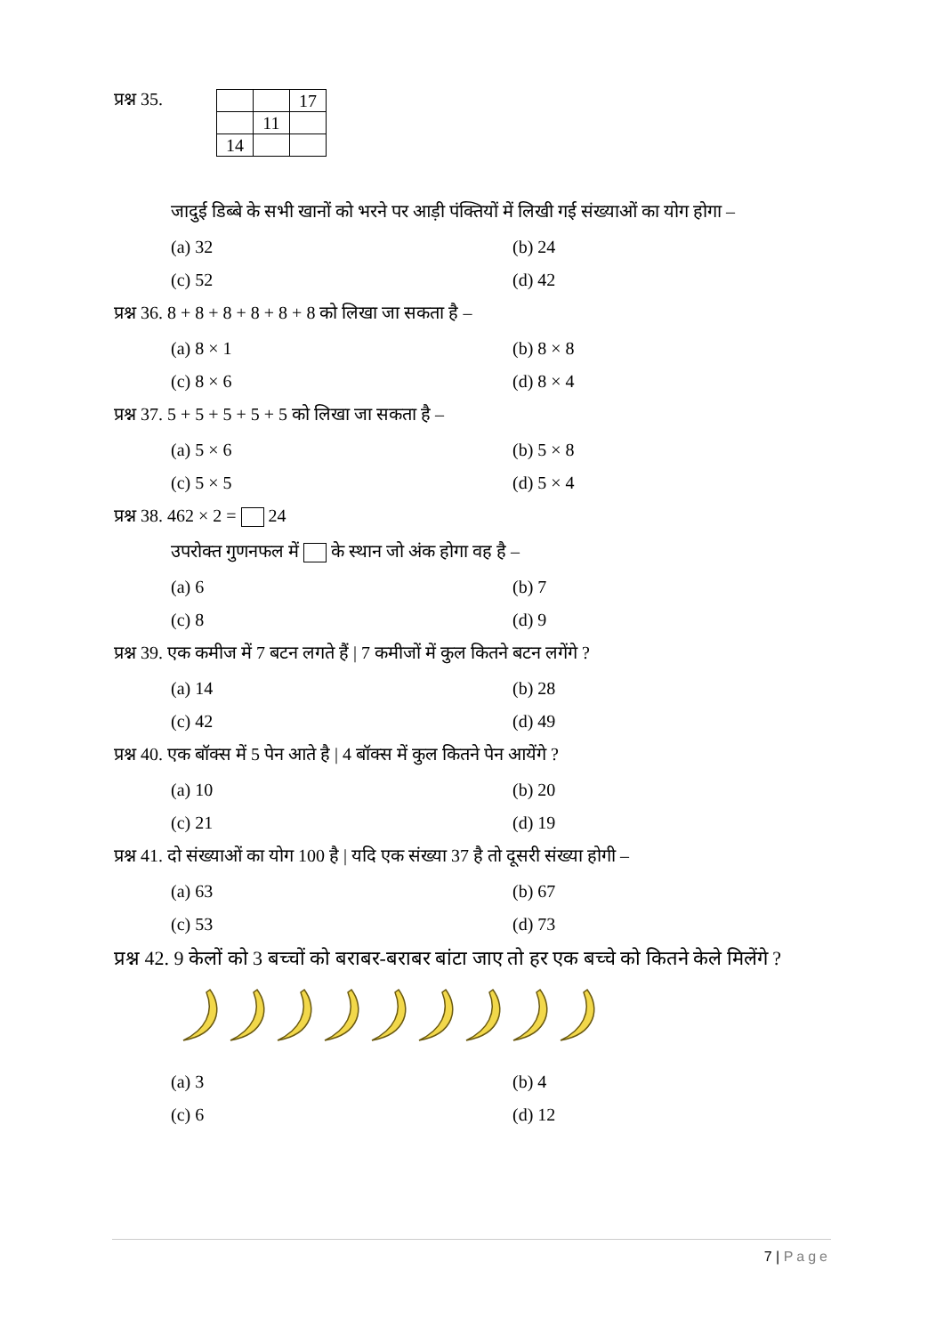प्रश्न 35.
| | | 17 |
| | 11 | |
| 14 | | |
जादुई डिब्बे के सभी खानों को भरने पर आड़ी पंक्तियों में लिखी गई संख्याओं का योग होगा –
(a) 32
(b) 24
(c) 52
(d) 42
प्रश्न 36. 8 + 8 + 8 + 8 + 8 + 8 को लिखा जा सकता है –
(a) 8 × 1
(b) 8 × 8
(c) 8 × 6
(d) 8 × 4
प्रश्न 37. 5 + 5 + 5 + 5 + 5 को लिखा जा सकता है –
(a) 5 × 6
(b) 5 × 8
(c) 5 × 5
(d) 5 × 4
प्रश्न 38. 462 × 2 = 24
उपरोक्त गुणनफल में के स्थान जो अंक होगा वह है –
(a) 6
(b) 7
(c) 8
(d) 9
प्रश्न 39. एक कमीज में 7 बटन लगते हैं | 7 कमीजों में कुल कितने बटन लगेंगे ?
(a) 14
(b) 28
(c) 42
(d) 49
प्रश्न 40. एक बॉक्स में 5 पेन आते है | 4 बॉक्स में कुल कितने पेन आयेंगे ?
(a) 10
(b) 20
(c) 21
(d) 19
प्रश्न 41. दो संख्याओं का योग 100 है | यदि एक संख्या 37 है तो दूसरी संख्या होगी –
(a) 63
(b) 67
(c) 53
(d) 73
प्रश्न 42. 9 केलों को 3 बच्चों को बराबर-बराबर बांटा जाए तो हर एक बच्चे को कितने केले मिलेंगे ?
(a) 3
(b) 4
(c) 6
(d) 12
7 | Page